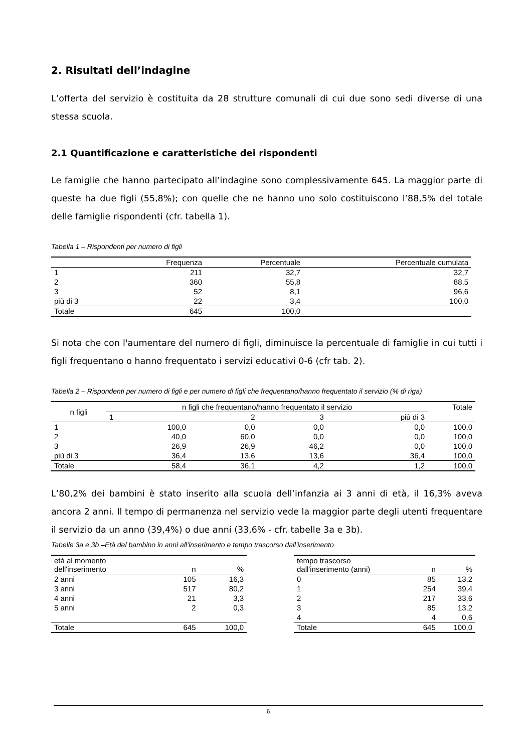2. Risultati dell’indagine
L’offerta del servizio è costituita da 28 strutture comunali di cui due sono sedi diverse di una stessa scuola.
2.1 Quantificazione e caratteristiche dei rispondenti
Le famiglie che hanno partecipato all’indagine sono complessivamente 645. La maggior parte di queste ha due figli (55,8%); con quelle che ne hanno uno solo costituiscono l’88,5% del totale delle famiglie rispondenti (cfr. tabella 1).
Tabella 1 – Rispondenti per numero di figli
| | Frequenza | Percentuale | Percentuale cumulata |
| --- | --- | --- | --- |
| 1 | 211 | 32,7 | 32,7 |
| 2 | 360 | 55,8 | 88,5 |
| 3 | 52 | 8,1 | 96,6 |
| più di 3 | 22 | 3,4 | 100,0 |
| Totale | 645 | 100,0 | |
Si nota che con l'aumentare del numero di figli, diminuisce la percentuale di famiglie in cui tutti i figli frequentano o hanno frequentato i servizi educativi 0-6 (cfr tab. 2).
Tabella 2 – Rispondenti per numero di figli e per numero di figli che frequentano/hanno frequentato il servizio (% di riga)
| n figli | n figli che frequentano/hanno frequentato il servizio | | | | Totale |
| --- | --- | --- | --- | --- | --- |
| | 1 | 2 | 3 | più di 3 | |
| 1 | 100,0 | 0,0 | 0,0 | 0,0 | 100,0 |
| 2 | 40,0 | 60,0 | 0,0 | 0,0 | 100,0 |
| 3 | 26,9 | 26,9 | 46,2 | 0,0 | 100,0 |
| più di 3 | 36,4 | 13,6 | 13,6 | 36,4 | 100,0 |
| Totale | 58,4 | 36,1 | 4,2 | 1,2 | 100,0 |
L’80,2% dei bambini è stato inserito alla scuola dell’infanzia ai 3 anni di età, il 16,3% aveva ancora 2 anni. Il tempo di permanenza nel servizio vede la maggior parte degli utenti frequentare il servizio da un anno (39,4%) o due anni (33,6% - cfr. tabelle 3a e 3b).
Tabelle 3a e 3b –Età del bambino in anni all’inserimento e tempo trascorso dall’inserimento
| età al momento dell'inserimento | n | % |
| --- | --- | --- |
| 2 anni | 105 | 16,3 |
| 3 anni | 517 | 80,2 |
| 4 anni | 21 | 3,3 |
| 5 anni | 2 | 0,3 |
| Totale | 645 | 100,0 |
| tempo trascorso dall'inserimento (anni) | n | % |
| --- | --- | --- |
| 0 | 85 | 13,2 |
| 1 | 254 | 39,4 |
| 2 | 217 | 33,6 |
| 3 | 85 | 13,2 |
| 4 | 4 | 0,6 |
| Totale | 645 | 100,0 |
6